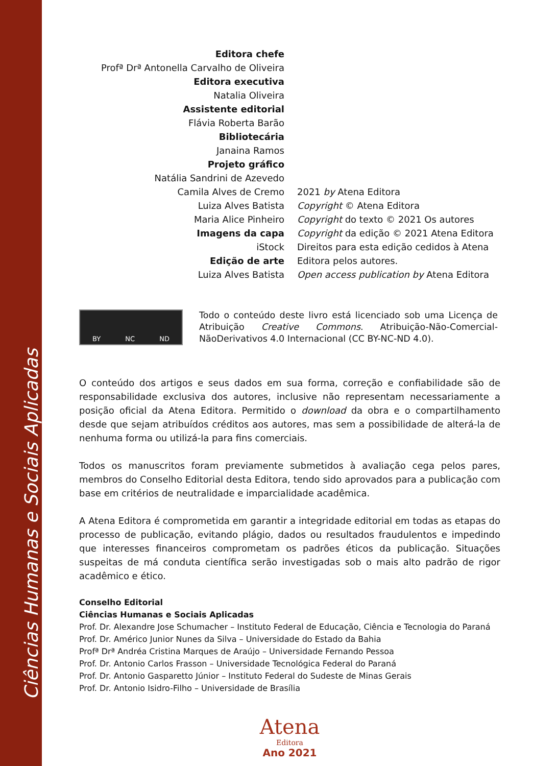Ciências Humanas e Sociais Aplicadas
Editora chefe
Profª Drª Antonella Carvalho de Oliveira
Editora executiva
Natalia Oliveira
Assistente editorial
Flávia Roberta Barão
Bibliotecária
Janaina Ramos
Projeto gráfico
Natália Sandrini de Azevedo
Camila Alves de Cremo
Luiza Alves Batista
Maria Alice Pinheiro
Imagens da capa
iStock
Edição de arte
Luiza Alves Batista
2021 by Atena Editora
Copyright © Atena Editora
Copyright do texto © 2021 Os autores
Copyright da edição © 2021 Atena Editora
Direitos para esta edição cedidos à Atena Editora pelos autores.
Open access publication by Atena Editora
BY NC ND
Todo o conteúdo deste livro está licenciado sob uma Licença de Atribuição Creative Commons. Atribuição-Não-Comercial-NãoDerivativos 4.0 Internacional (CC BY-NC-ND 4.0).
O conteúdo dos artigos e seus dados em sua forma, correção e confiabilidade são de responsabilidade exclusiva dos autores, inclusive não representam necessariamente a posição oficial da Atena Editora. Permitido o download da obra e o compartilhamento desde que sejam atribuídos créditos aos autores, mas sem a possibilidade de alterá-la de nenhuma forma ou utilizá-la para fins comerciais.
Todos os manuscritos foram previamente submetidos à avaliação cega pelos pares, membros do Conselho Editorial desta Editora, tendo sido aprovados para a publicação com base em critérios de neutralidade e imparcialidade acadêmica.
A Atena Editora é comprometida em garantir a integridade editorial em todas as etapas do processo de publicação, evitando plágio, dados ou resultados fraudulentos e impedindo que interesses financeiros comprometam os padrões éticos da publicação. Situações suspeitas de má conduta científica serão investigadas sob o mais alto padrão de rigor acadêmico e ético.
Conselho Editorial
Ciências Humanas e Sociais Aplicadas
Prof. Dr. Alexandre Jose Schumacher – Instituto Federal de Educação, Ciência e Tecnologia do Paraná
Prof. Dr. Américo Junior Nunes da Silva – Universidade do Estado da Bahia
Profª Drª Andréa Cristina Marques de Araújo – Universidade Fernando Pessoa
Prof. Dr. Antonio Carlos Frasson – Universidade Tecnológica Federal do Paraná
Prof. Dr. Antonio Gasparetto Júnior – Instituto Federal do Sudeste de Minas Gerais
Prof. Dr. Antonio Isidro-Filho – Universidade de Brasília
Atena
Editora
Ano 2021